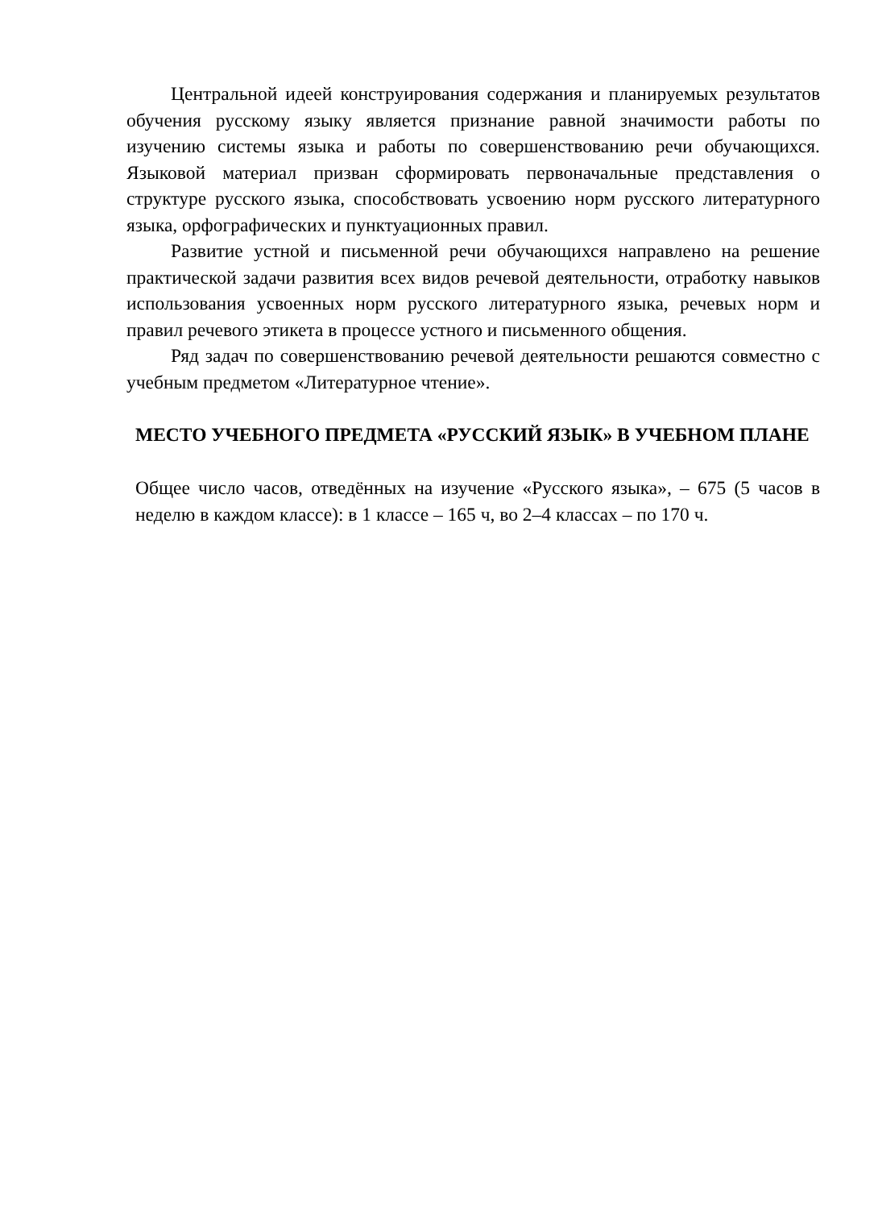Центральной идеей конструирования содержания и планируемых результатов обучения русскому языку является признание равной значимости работы по изучению системы языка и работы по совершенствованию речи обучающихся. Языковой материал призван сформировать первоначальные представления о структуре русского языка, способствовать усвоению норм русского литературного языка, орфографических и пунктуационных правил.
Развитие устной и письменной речи обучающихся направлено на решение практической задачи развития всех видов речевой деятельности, отработку навыков использования усвоенных норм русского литературного языка, речевых норм и правил речевого этикета в процессе устного и письменного общения.
Ряд задач по совершенствованию речевой деятельности решаются совместно с учебным предметом «Литературное чтение».
МЕСТО УЧЕБНОГО ПРЕДМЕТА «РУССКИЙ ЯЗЫК» В УЧЕБНОМ ПЛАНЕ
Общее число часов, отведённых на изучение «Русского языка», – 675 (5 часов в неделю в каждом классе): в 1 классе – 165 ч, во 2–4 классах – по 170 ч.